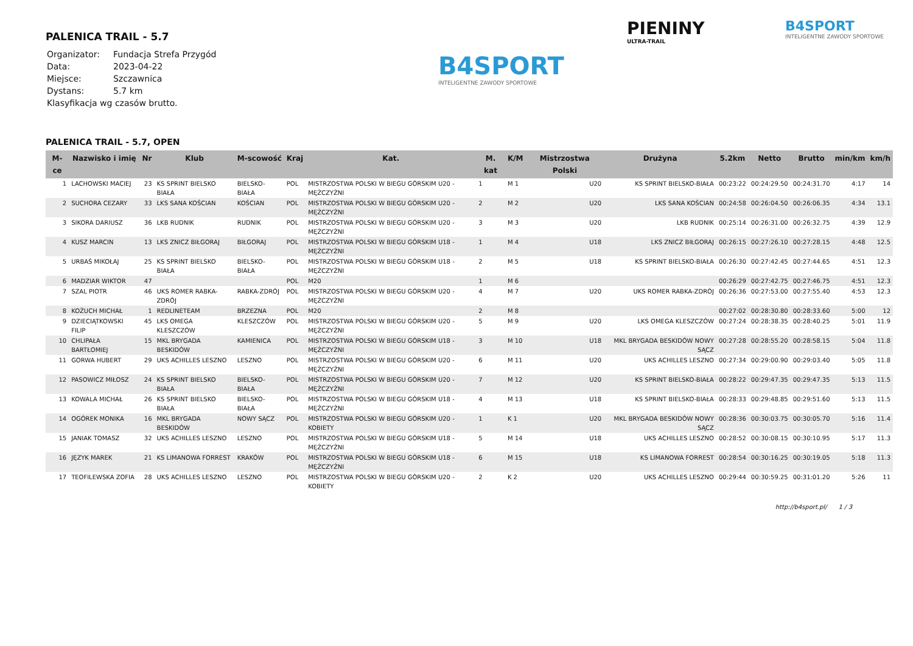PIENINY
ULTRA-TRAIL
B4SPORT
INTELIGENTNE ZAWODY SPORTOWE
B4SPORT
INTELIGENTNE ZAWODY SPORTOWE
PALENICA TRAIL - 5.7
| Organizator: | Fundacja Strefa Przygód |
| Data: | 2023-04-22 |
| Miejsce: | Szczawnica |
| Dystans: | 5.7 km |
| Klasyfikacja wg czasów brutto. | |
PALENICA TRAIL - 5.7, OPEN
| M-ce | Nazwisko i imię | Nr | Klub | M-scowość | Kraj | Kat. | M. kat | K/M | Mistrzostwa Polski | Drużyna | 5.2km | Netto | Brutto | min/km | km/h |
| --- | --- | --- | --- | --- | --- | --- | --- | --- | --- | --- | --- | --- | --- | --- | --- |
| 1 | LACHOWSKI MACIEJ | 23 | KS SPRINT BIELSKO BIAŁA | BIELSKO-BIAŁA | POL | MISTRZOSTWA POLSKI W BIEGU GÓRSKIM U20 - MĘŻCZYŹNI | 1 | M 1 | U20 | KS SPRINT BIELSKO-BIAŁA | 00:23:22 | 00:24:29.50 | 00:24:31.70 | 4:17 | 14 |
| 2 | SUCHORA CEZARY | 33 | LKS SANA KOŚCIAN | KOŚCIAN | POL | MISTRZOSTWA POLSKI W BIEGU GÓRSKIM U20 - MĘŻCZYŹNI | 2 | M 2 | U20 | LKS SANA KOŚCIAN | 00:24:58 | 00:26:04.50 | 00:26:06.35 | 4:34 | 13.1 |
| 3 | SIKORA DARIUSZ | 36 | LKB RUDNIK | RUDNIK | POL | MISTRZOSTWA POLSKI W BIEGU GÓRSKIM U20 - MĘŻCZYŹNI | 3 | M 3 | U20 | LKB RUDNIK | 00:25:14 | 00:26:31.00 | 00:26:32.75 | 4:39 | 12.9 |
| 4 | KUSZ MARCIN | 13 | LKS ZNICZ BIŁGORAJ | BIŁGORAJ | POL | MISTRZOSTWA POLSKI W BIEGU GÓRSKIM U18 - MĘŻCZYŹNI | 1 | M 4 | U18 | LKS ZNICZ BIŁGORAJ | 00:26:15 | 00:27:26.10 | 00:27:28.15 | 4:48 | 12.5 |
| 5 | URBAŚ MIKOŁAJ | 25 | KS SPRINT BIELSKO BIAŁA | BIELSKO-BIAŁA | POL | MISTRZOSTWA POLSKI W BIEGU GÓRSKIM U18 - MĘŻCZYŹNI | 2 | M 5 | U18 | KS SPRINT BIELSKO-BIAŁA | 00:26:30 | 00:27:42.45 | 00:27:44.65 | 4:51 | 12.3 |
| 6 | MADZIAR WIKTOR | 47 | | | POL | M20 | 1 | M 6 | | | 00:26:29 | 00:27:42.75 | 00:27:46.75 | 4:51 | 12.3 |
| 7 | SZAL PIOTR | 46 | UKS ROMER RABKA-ZDRÓJ | RABKA-ZDRÓJ | POL | MISTRZOSTWA POLSKI W BIEGU GÓRSKIM U20 - MĘŻCZYŹNI | 4 | M 7 | U20 | UKS ROMER RABKA-ZDRÓJ | 00:26:36 | 00:27:53.00 | 00:27:55.40 | 4:53 | 12.3 |
| 8 | KOŻUCH MICHAŁ | 1 | REDLINETEAM | BRZEZNA | POL | M20 | 2 | M 8 | | | 00:27:02 | 00:28:30.80 | 00:28:33.60 | 5:00 | 12 |
| 9 | DZIECIĄTKOWSKI FILIP | 45 | LKS OMEGA KLESZCZÓW | KLESZCZÓW | POL | MISTRZOSTWA POLSKI W BIEGU GÓRSKIM U20 - MĘŻCZYŹNI | 5 | M 9 | U20 | LKS OMEGA KLESZCZÓW | 00:27:24 | 00:28:38.35 | 00:28:40.25 | 5:01 | 11.9 |
| 10 | CHLIPAŁA BARTŁOMIEJ | 15 | MKL BRYGADA BESKIDÓW | KAMIENICA | POL | MISTRZOSTWA POLSKI W BIEGU GÓRSKIM U18 - MĘŻCZYŹNI | 3 | M 10 | U18 | MKL BRYGADA BESKIDÓW NOWY SĄCZ | 00:27:28 | 00:28:55.20 | 00:28:58.15 | 5:04 | 11.8 |
| 11 | GORWA HUBERT | 29 | UKS ACHILLES LESZNO | LESZNO | POL | MISTRZOSTWA POLSKI W BIEGU GÓRSKIM U20 - MĘŻCZYŹNI | 6 | M 11 | U20 | UKS ACHILLES LESZNO | 00:27:34 | 00:29:00.90 | 00:29:03.40 | 5:05 | 11.8 |
| 12 | PASOWICZ MIŁOSZ | 24 | KS SPRINT BIELSKO BIAŁA | BIELSKO-BIAŁA | POL | MISTRZOSTWA POLSKI W BIEGU GÓRSKIM U20 - MĘŻCZYŹNI | 7 | M 12 | U20 | KS SPRINT BIELSKO-BIAŁA | 00:28:22 | 00:29:47.35 | 00:29:47.35 | 5:13 | 11.5 |
| 13 | KOWALA MICHAŁ | 26 | KS SPRINT BIELSKO BIAŁA | BIELSKO-BIAŁA | POL | MISTRZOSTWA POLSKI W BIEGU GÓRSKIM U18 - MĘŻCZYŹNI | 4 | M 13 | U18 | KS SPRINT BIELSKO-BIAŁA | 00:28:33 | 00:29:48.85 | 00:29:51.60 | 5:13 | 11.5 |
| 14 | OGÓREK MONIKA | 16 | MKL BRYGADA BESKIDÓW | NOWY SĄCZ | POL | MISTRZOSTWA POLSKI W BIEGU GÓRSKIM U20 - KOBIETY | 1 | K 1 | U20 | MKL BRYGADA BESKIDÓW NOWY SĄCZ | 00:28:36 | 00:30:03.75 | 00:30:05.70 | 5:16 | 11.4 |
| 15 | JANIAK TOMASZ | 32 | UKS ACHILLES LESZNO | LESZNO | POL | MISTRZOSTWA POLSKI W BIEGU GÓRSKIM U18 - MĘŻCZYŹNI | 5 | M 14 | U18 | UKS ACHILLES LESZNO | 00:28:52 | 00:30:08.15 | 00:30:10.95 | 5:17 | 11.3 |
| 16 | JĘZYK MAREK | 21 | KS LIMANOWA FORREST | KRAKÓW | POL | MISTRZOSTWA POLSKI W BIEGU GÓRSKIM U18 - MĘŻCZYŹNI | 6 | M 15 | U18 | KS LIMANOWA FORREST | 00:28:54 | 00:30:16.25 | 00:30:19.05 | 5:18 | 11.3 |
| 17 | TEOFILEWSKA ZOFIA | 28 | UKS ACHILLES LESZNO | LESZNO | POL | MISTRZOSTWA POLSKI W BIEGU GÓRSKIM U20 - KOBIETY | 2 | K 2 | U20 | UKS ACHILLES LESZNO | 00:29:44 | 00:30:59.25 | 00:31:01.20 | 5:26 | 11 |
http://b4sport.pl/ 1 / 3